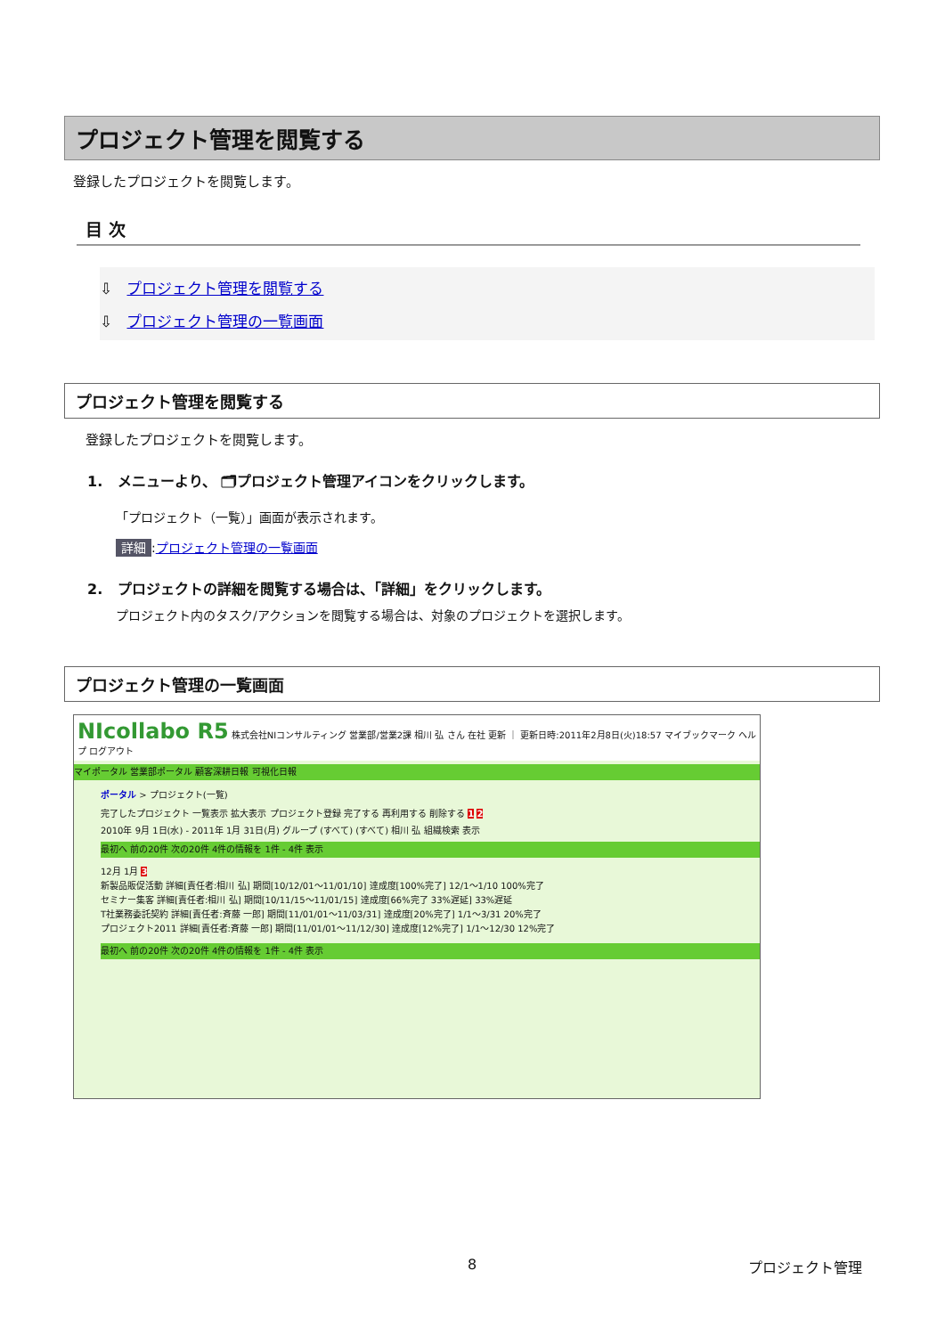プロジェクト管理を閲覧する
登録したプロジェクトを閲覧します。
目 次
⇩ プロジェクト管理を閲覧する
⇩ プロジェクト管理の一覧画面
プロジェクト管理を閲覧する
登録したプロジェクトを閲覧します。
1. メニューより、 🗂プロジェクト管理アイコンをクリックします。
「プロジェクト（一覧）」画面が表示されます。
詳細:プロジェクト管理の一覧画面
2. プロジェクトの詳細を閲覧する場合は、「詳細」をクリックします。
プロジェクト内のタスク/アクションを閲覧する場合は、対象のプロジェクトを選択します。
プロジェクト管理の一覧画面
NIcollabo R5 株式会社NIコンサルティング 営業部/営業2課 相川 弘 さん 在社 更新 ｜ 更新日時:2011年2月8日(火)18:57 マイブックマーク ヘルプ ログアウト
マイポータル 営業部ポータル 顧客深耕日報 可視化日報
ポータル > プロジェクト(一覧)
完了したプロジェクト 一覧表示 拡大表示 プロジェクト登録 完了する 再利用する 削除する 1 2
2010年 9月 1日(水) - 2011年 1月 31日(月) グループ (すべて) (すべて) 相川 弘 組織検索 表示
最初へ 前の20件 次の20件 4件の情報を 1件 - 4件 表示
12月 1月 3
新製品販促活動 詳細[責任者:相川 弘] 期間[10/12/01～11/01/10] 達成度[100%完了] 12/1～1/10 100%完了
セミナー集客 詳細[責任者:相川 弘] 期間[10/11/15～11/01/15] 達成度[66%完了 33%遅延] 33%遅延
T社業務委託契約 詳細[責任者:斉藤 一郎] 期間[11/01/01～11/03/31] 達成度[20%完了] 1/1～3/31 20%完了
プロジェクト2011 詳細[責任者:斉藤 一郎] 期間[11/01/01～11/12/30] 達成度[12%完了] 1/1～12/30 12%完了
最初へ 前の20件 次の20件 4件の情報を 1件 - 4件 表示
8 プロジェクト管理